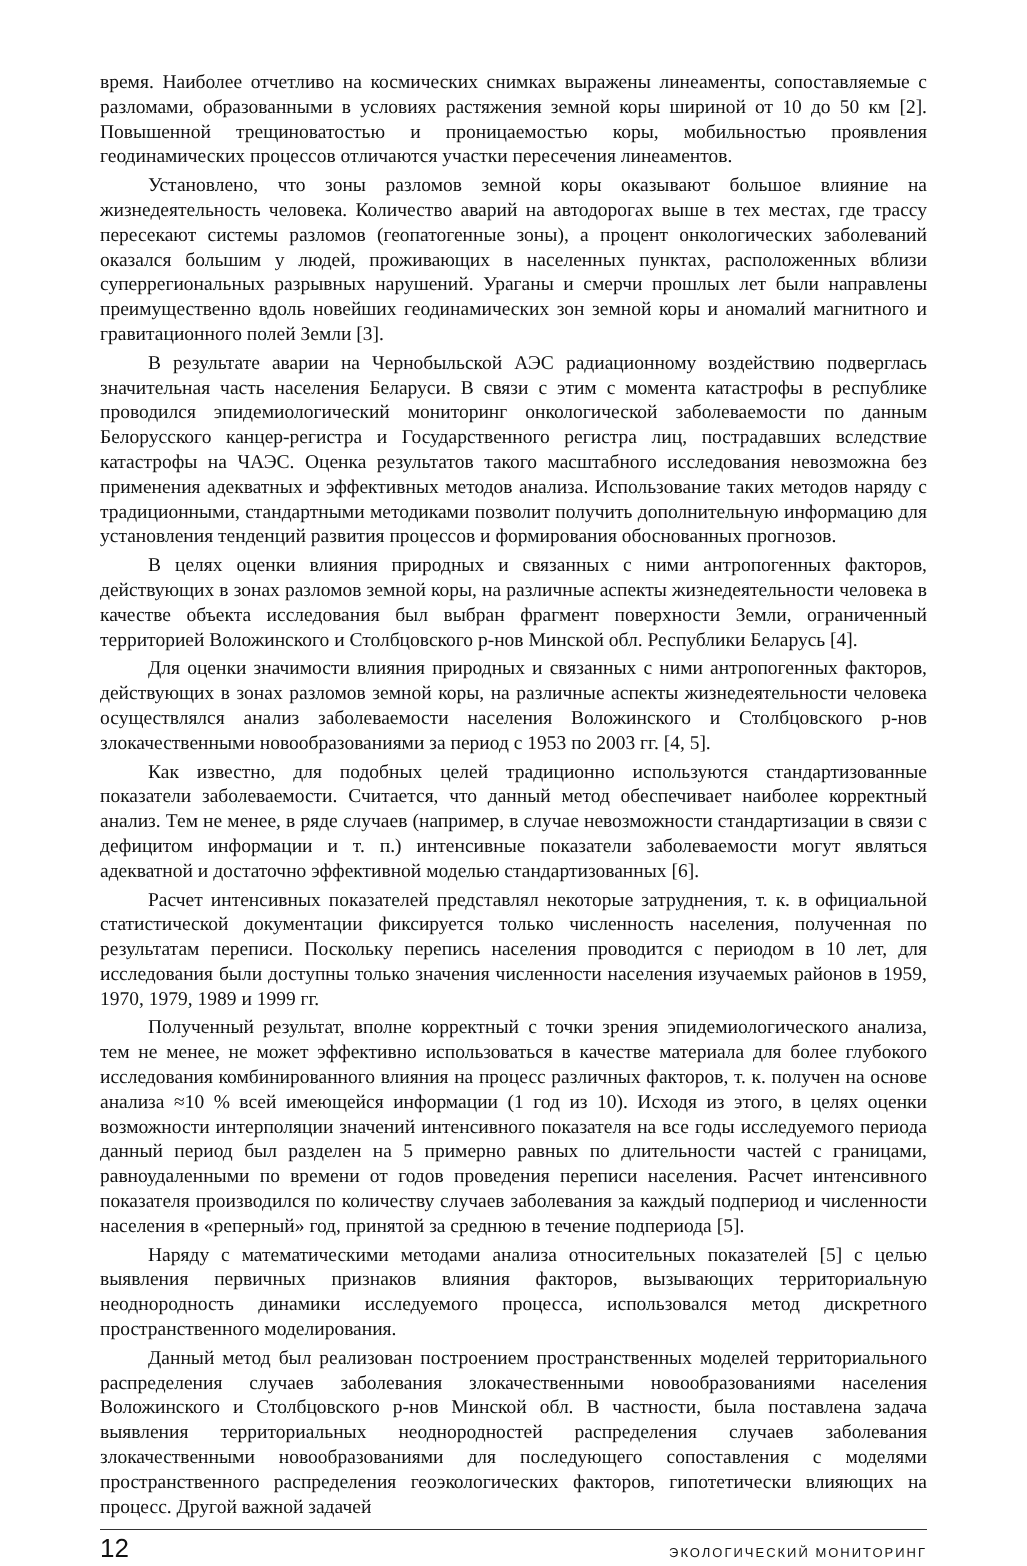время. Наиболее отчетливо на космических снимках выражены линеаменты, сопоставляемые с разломами, образованными в условиях растяжения земной коры шириной от 10 до 50 км [2]. Повышенной трещиноватостью и проницаемостью коры, мобильностью проявления геодинамических процессов отличаются участки пересечения линеаментов.
Установлено, что зоны разломов земной коры оказывают большое влияние на жизнедеятельность человека. Количество аварий на автодорогах выше в тех местах, где трассу пересекают системы разломов (геопатогенные зоны), а процент онкологических заболеваний оказался большим у людей, проживающих в населенных пунктах, расположенных вблизи суперрегиональных разрывных нарушений. Ураганы и смерчи прошлых лет были направлены преимущественно вдоль новейших геодинамических зон земной коры и аномалий магнитного и гравитационного полей Земли [3].
В результате аварии на Чернобыльской АЭС радиационному воздействию подверглась значительная часть населения Беларуси. В связи с этим с момента катастрофы в республике проводился эпидемиологический мониторинг онкологической заболеваемости по данным Белорусского канцер-регистра и Государственного регистра лиц, пострадавших вследствие катастрофы на ЧАЭС. Оценка результатов такого масштабного исследования невозможна без применения адекватных и эффективных методов анализа. Использование таких методов наряду с традиционными, стандартными методиками позволит получить дополнительную информацию для установления тенденций развития процессов и формирования обоснованных прогнозов.
В целях оценки влияния природных и связанных с ними антропогенных факторов, действующих в зонах разломов земной коры, на различные аспекты жизнедеятельности человека в качестве объекта исследования был выбран фрагмент поверхности Земли, ограниченный территорией Воложинского и Столбцовского р-нов Минской обл. Республики Беларусь [4].
Для оценки значимости влияния природных и связанных с ними антропогенных факторов, действующих в зонах разломов земной коры, на различные аспекты жизнедеятельности человека осуществлялся анализ заболеваемости населения Воложинского и Столбцовского р-нов злокачественными новообразованиями за период с 1953 по 2003 гг. [4, 5].
Как известно, для подобных целей традиционно используются стандартизованные показатели заболеваемости. Считается, что данный метод обеспечивает наиболее корректный анализ. Тем не менее, в ряде случаев (например, в случае невозможности стандартизации в связи с дефицитом информации и т. п.) интенсивные показатели заболеваемости могут являться адекватной и достаточно эффективной моделью стандартизованных [6].
Расчет интенсивных показателей представлял некоторые затруднения, т. к. в официальной статистической документации фиксируется только численность населения, полученная по результатам переписи. Поскольку перепись населения проводится с периодом в 10 лет, для исследования были доступны только значения численности населения изучаемых районов в 1959, 1970, 1979, 1989 и 1999 гг.
Полученный результат, вполне корректный с точки зрения эпидемиологического анализа, тем не менее, не может эффективно использоваться в качестве материала для более глубокого исследования комбинированного влияния на процесс различных факторов, т. к. получен на основе анализа ≈10 % всей имеющейся информации (1 год из 10). Исходя из этого, в целях оценки возможности интерполяции значений интенсивного показателя на все годы исследуемого периода данный период был разделен на 5 примерно равных по длительности частей с границами, равноудаленными по времени от годов проведения переписи населения. Расчет интенсивного показателя производился по количеству случаев заболевания за каждый подпериод и численности населения в «реперный» год, принятой за среднюю в течение подпериода [5].
Наряду с математическими методами анализа относительных показателей [5] с целью выявления первичных признаков влияния факторов, вызывающих территориальную неоднородность динамики исследуемого процесса, использовался метод дискретного пространственного моделирования.
Данный метод был реализован построением пространственных моделей территориального распределения случаев заболевания злокачественными новообразованиями населения Воложинского и Столбцовского р-нов Минской обл. В частности, была поставлена задача выявления территориальных неоднородностей распределения случаев заболевания злокачественными новообразованиями для последующего сопоставления с моделями пространственного распределения геоэкологических факторов, гипотетически влияющих на процесс. Другой важной задачей
12 ЭКОЛОГИЧЕСКИЙ МОНИТОРИНГ